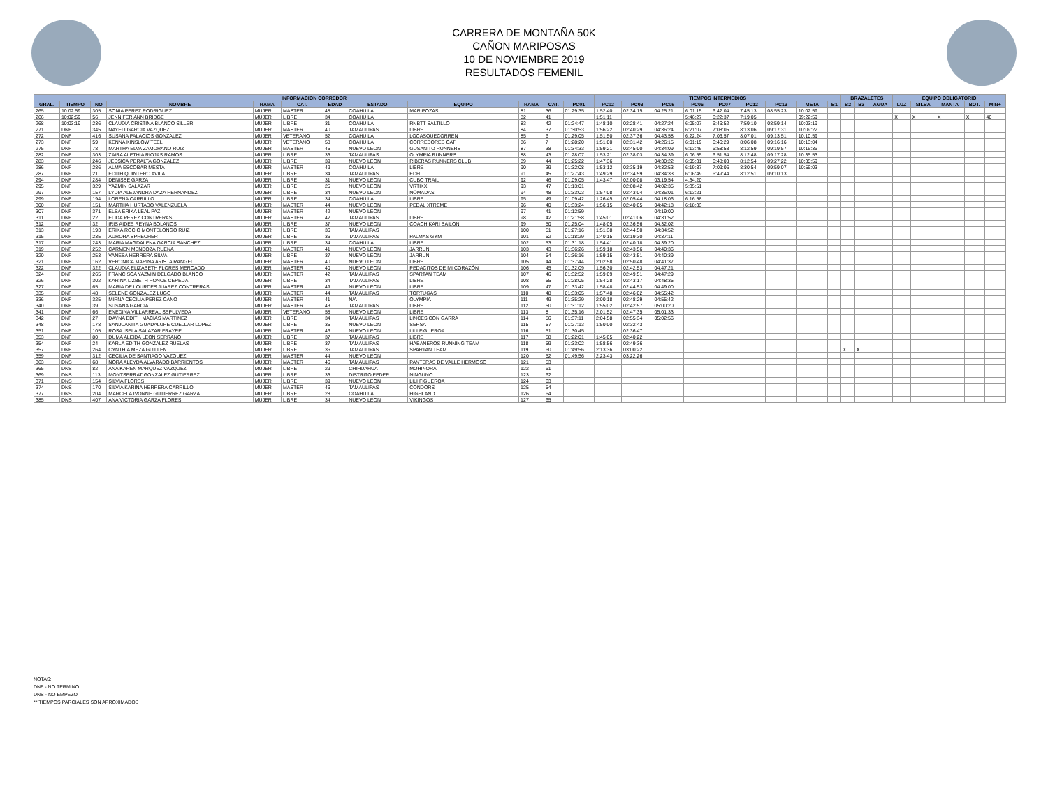CARRERA DE MONTAÑA 50K
CAÑON MARIPOSAS
10 DE NOVIEMBRE 2019
RESULTADOS FEMENIL
| INFORMACION CORREDOR | | | | | | | | | | | | TIEMPOS INTERMEDIOS | | | | | | | | | BRAZALETES | | | EQUIPO OBLIGATORIO | | | | |
| --- | --- | --- | --- | --- | --- | --- | --- | --- | --- | --- | --- | --- | --- | --- | --- | --- | --- | --- | --- | --- | --- | --- | --- | --- | --- | --- | --- | --- |
| GRAL. | TIEMPO | NO | NOMBRE | RAMA | CAT. | EDAD | ESTADO | EQUIPO | RAMA | CAT. | PC01 | PC02 | PC03 | PC05 | PC06 | PC07 | PC12 | PC13 | META | B1 | B2 | B3 | AGUA | LUZ | SILBA | MANTA | BOT. | MIN+ |
| 265 | 10:02:59 | 305 | SONIA PEREZ RODRIGUEZ | MUJER | MASTER | 48 | COAHUILA | MARIPOZAS | 81 | 36 | 01:29:35 | 1:52:40 | 02:34:15 | 04:25:21 | 6:01:15 | 6:42:04 | 7:45:13 | 08:55:23 | 10:02:59 | | | | | | | | | |
| 266 | 10:02:59 | 56 | JENNIFER ANN BRIDGE | MUJER | LIBRE | 34 | COAHUILA | | 82 | 41 | | 1:51:11 | | | 5:46:27 | 6:22:37 | 7:19:05 | | 09:22:59 | | | | | X | X | X | X | 40 |
| 268 | 10:03:19 | 236 | CLAUDIA CRISTINA BLANCO SILLER | MUJER | LIBRE | 31 | COAHUILA | RNBTT SALTILLO | 83 | 42 | 01:24:47 | 1:48:10 | 02:28:41 | 04:27:24 | 6:05:07 | 6:46:52 | 7:59:10 | 08:59:14 | 10:03:19 | | | | | | | | | |
| 271 | DNF | 345 | NAYELI GARCIA VAZQUEZ | MUJER | MASTER | 40 | TAMAULIPAS | LIBRE | 84 | 37 | 01:30:53 | 1:56:22 | 02:40:29 | 04:36:24 | 6:21:07 | 7:08:05 | 8:13:06 | 09:17:31 | 10:09:22 | | | | | | | | | |
| 272 | DNF | 416 | SUSANA PALACIOS GONZALEZ | MUJER | VETERANO | 52 | COAHUILA | LOCASQUECORREN | 85 | 6 | 01:29:05 | 1:51:50 | 02:37:36 | 04:43:58 | 6:22:24 | 7:06:57 | 8:07:01 | 09:13:51 | 10:10:59 | | | | | | | | | |
| 273 | DNF | 59 | KENNA KINSLOW TEEL | MUJER | VETERANO | 58 | COAHUILA | CORREDORES CAT | 86 | 7 | 01:28:20 | 1:51:00 | 02:31:42 | 04:26:15 | 6:01:19 | 6:46:29 | 8:06:08 | 09:16:16 | 10:13:04 | | | | | | | | | |
| 275 | DNF | 78 | MARTHA ELVA ZAMORANO RUIZ | MUJER | MASTER | 45 | NUEVO LEON | GUSANITO RUNNERS | 87 | 38 | 01:34:33 | 1:59:21 | 02:45:00 | 04:34:09 | 6:13:46 | 6:58:53 | 8:12:59 | 09:19:57 | 10:16:36 | | | | | | | | | |
| 282 | DNF | 303 | ZAIRA ALETHIA RIOJAS RAMOS | MUJER | LIBRE | 33 | TAMAULIPAS | OLYMPIA RUNNERS | 88 | 43 | 01:28:07 | 1:53:21 | 02:38:03 | 04:34:39 | 6:06:55 | 6:51:54 | 8:12:48 | 09:17:28 | 10:35:53 | | | | | | | | | |
| 283 | DNF | 246 | JESSICA PERALTA GONZALEZ | MUJER | LIBRE | 39 | NUEVO LEON | RIBERAS RUNNERS CLUB | 89 | 44 | 01:25:22 | 1:47:36 | | 04:30:22 | 6:05:31 | 6:48:03 | 8:12:54 | 09:27:22 | 10:35:59 | | | | | | | | | |
| 286 | DNF | 286 | ALMA ESCOBAR MESTA | MUJER | MASTER | 49 | COAHUILA | LIBRE | 90 | 39 | 01:32:08 | 1:53:12 | 02:35:19 | 04:32:53 | 6:19:37 | 7:09:06 | 8:30:54 | 09:59:07 | 10:56:03 | | | | | | | | | |
| 287 | DNF | 21 | EDITH QUINTERO AVILA | MUJER | LIBRE | 34 | TAMAULIPAS | EDH | 91 | 45 | 01:27:43 | 1:49:29 | 02:34:59 | 04:34:33 | 6:06:49 | 6:49:44 | 8:12:51 | 09:10:13 | | | | | | | | | | |
| 294 | DNF | 284 | DENISSE GARZA | MUJER | LIBRE | 31 | NUEVO LEON | CUBO TRAIL | 92 | 46 | 01:09:05 | 1:43:47 | 02:00:08 | 03:19:54 | 4:34:20 | | | | | | | | | | | | | |
| 295 | DNF | 329 | YAZMIN SALAZAR | MUJER | LIBRE | 25 | NUEVO LEON | VRTIKX | 93 | 47 | 01:13:01 | | 02:08:42 | 04:02:35 | 5:35:51 | | | | | | | | | | | | | |
| 297 | DNF | 157 | LYDIA ALEJANDRA DAZA HERNANDEZ | MUJER | LIBRE | 34 | NUEVO LEON | NÓMADAS | 94 | 48 | 01:33:03 | 1:57:08 | 02:43:04 | 04:36:01 | 6:13:21 | | | | | | | | | | | | | |
| 299 | DNF | 194 | LORENA CARRILLO | MUJER | LIBRE | 34 | COAHUILA | LIBRE | 95 | 49 | 01:09:42 | 1:26:45 | 02:05:44 | 04:18:06 | 6:16:58 | | | | | | | | | | | | | |
| 300 | DNF | 151 | MARTHA HURTADO VALENZUELA | MUJER | MASTER | 44 | NUEVO LEON | PEDAL XTREME | 96 | 40 | 01:33:24 | 1:56:15 | 02:40:05 | 04:42:18 | 6:18:33 | | | | | | | | | | | | | |
| 307 | DNF | 371 | ELSA ERIKA LEAL PAZ | MUJER | MASTER | 42 | NUEVO LEON | | 97 | 41 | 01:12:59 | | | 04:19:00 | | | | | | | | | | | | | | |
| 311 | DNF | 22 | ELIDA PEREZ CONTRERAS | MUJER | MASTER | 42 | TAMAULIPAS | LIBRE | 98 | 42 | 01:21:58 | 1:45:01 | 02:41:06 | 04:31:52 | | | | | | | | | | | | | | |
| 312 | DNF | 32 | IRIS AIDEE REYNA BOLANOS | MUJER | LIBRE | 37 | NUEVO LEON | COACH KARI BAILON | 99 | 50 | 01:25:04 | 1:48:05 | 02:36:56 | 04:32:02 | | | | | | | | | | | | | | |
| 313 | DNF | 193 | ERIKA ROCIO MONTELONGO RUIZ | MUJER | LIBRE | 36 | TAMAULIPAS | | 100 | 51 | 01:27:16 | 1:51:38 | 02:44:50 | 04:34:52 | | | | | | | | | | | | | | |
| 315 | DNF | 235 | AURORA SPRECHER | MUJER | LIBRE | 36 | TAMAULIPAS | PALMAS GYM | 101 | 52 | 01:18:29 | 1:40:15 | 02:19:30 | 04:37:11 | | | | | | | | | | | | | | |
| 317 | DNF | 243 | MARIA MAGDALENA GARCIA SANCHEZ | MUJER | LIBRE | 34 | COAHUILA | LIBRE | 102 | 53 | 01:31:18 | 1:54:41 | 02:40:18 | 04:39:20 | | | | | | | | | | | | | | |
| 319 | DNF | 252 | CARMEN MENDOZA RUENA | MUJER | MASTER | 41 | NUEVO LEON | JARRUN | 103 | 43 | 01:36:26 | 1:59:18 | 02:43:56 | 04:40:36 | | | | | | | | | | | | | | |
| 320 | DNF | 253 | VANESA HERRERA SILVA | MUJER | LIBRE | 37 | NUEVO LEON | JARRUN | 104 | 54 | 01:36:16 | 1:59:15 | 02:43:51 | 04:40:39 | | | | | | | | | | | | | | |
| 321 | DNF | 162 | VERONICA MARINA ARISTA RANGEL | MUJER | MASTER | 40 | NUEVO LEON | LIBRE | 105 | 44 | 01:37:44 | 2:02:58 | 02:50:48 | 04:41:37 | | | | | | | | | | | | | | |
| 322 | DNF | 322 | CLAUDIA ELIZABETH FLORES MERCADO | MUJER | MASTER | 40 | NUEVO LEON | PEDACITOS DE MI CORAZÓN | 106 | 45 | 01:32:09 | 1:56:30 | 02:42:53 | 04:47:21 | | | | | | | | | | | | | | |
| 324 | DNF | 265 | FRANCISCA YAZMIN DELGADO BLANCO | MUJER | MASTER | 42 | TAMAULIPAS | SPARTAN TEAM | 107 | 46 | 01:32:52 | 1:59:09 | 02:49:51 | 04:47:29 | | | | | | | | | | | | | | |
| 326 | DNF | 302 | KARINA LIZBETH PONCE CEPEDA | MUJER | LIBRE | 34 | TAMAULIPAS | LIBRE | 108 | 55 | 01:28:05 | 1:54:28 | 02:43:17 | 04:48:35 | | | | | | | | | | | | | | |
| 327 | DNF | 65 | MARIA DE LOURDES JUAREZ CONTRERAS | MUJER | MASTER | 49 | NUEVO LEON | LIBRE | 109 | 47 | 01:33:42 | 1:58:48 | 02:44:53 | 04:49:00 | | | | | | | | | | | | | | |
| 335 | DNF | 48 | SELENE GONZALEZ LUGO | MUJER | MASTER | 44 | TAMAULIPAS | TORTUGAS | 110 | 48 | 01:33:05 | 1:57:48 | 02:46:02 | 04:55:42 | | | | | | | | | | | | | | |
| 336 | DNF | 325 | MIRNA CECILIA PEREZ CANO | MUJER | MASTER | 41 | N/A | OLYMPIA | 111 | 49 | 01:35:29 | 2:00:18 | 02:48:29 | 04:55:42 | | | | | | | | | | | | | | |
| 340 | DNF | 39 | SUSANA GARCIA | MUJER | MASTER | 43 | TAMAULIPAS | LIBRE | 112 | 50 | 01:31:12 | 1:55:02 | 02:42:57 | 05:00:20 | | | | | | | | | | | | | | |
| 341 | DNF | 66 | ENEDINA VILLARREAL SEPULVEDA | MUJER | VETERANO | 58 | NUEVO LEON | LIBRE | 113 | 8 | 01:35:16 | 2:01:52 | 02:47:35 | 05:01:33 | | | | | | | | | | | | | | |
| 342 | DNF | 27 | DAYNA EDITH MACIAS MARTINEZ | MUJER | LIBRE | 34 | TAMAULIPAS | LINCES CON GARRA | 114 | 56 | 01:37:11 | 2:04:58 | 02:55:34 | 05:02:56 | | | | | | | | | | | | | | |
| 348 | DNF | 178 | SANJUANITA GUADALUPE CUELLAR LOPEZ | MUJER | LIBRE | 35 | NUEVO LEON | SERSA | 115 | 57 | 01:27:13 | 1:50:00 | 02:32:43 | | | | | | | | | | | | | | | |
| 351 | DNF | 105 | ROSA ISELA SALAZAR FRAYRE | MUJER | MASTER | 46 | NUEVO LEON | LILI FIGUEROA | 116 | 51 | 01:30:45 | | 02:36:47 | | | | | | | | | | | | | | | |
| 353 | DNF | 80 | DUMA ALEIDA LEON SERRANO | MUJER | LIBRE | 37 | TAMAULIPAS | LIBRE | 117 | 58 | 01:22:01 | 1:45:05 | 02:40:22 | | | | | | | | | | | | | | | |
| 354 | DNF | 24 | KARLA EDITH GONZALEZ RUELAS | MUJER | LIBRE | 37 | TAMAULIPAS | HABANEROS RUNNING TEAM | 118 | 59 | 01:33:02 | 1:58:56 | 02:49:36 | | | | | | | | | | | | | | | |
| 357 | DNF | 264 | CYNTHIA MEZA GUILLEN | MUJER | LIBRE | 36 | TAMAULIPAS | SPARTAN TEAM | 119 | 60 | 01:49:56 | 2:13:36 | 03:00:22 | | | | | | | | X | X | | | | | | |
| 359 | DNF | 312 | CECILIA DE SANTIAGO VAZQUEZ | MUJER | MASTER | 44 | NUEVO LEON | | 120 | 52 | 01:49:56 | 2:23:43 | 03:22:26 | | | | | | | | | | | | | | | |
| 363 | DNS | 68 | NORA ALEYDA ALVARADO BARRIENTOS | MUJER | MASTER | 46 | TAMAULIPAS | PANTERAS DE VALLE HERMOSO | 121 | 53 | | | | | | | | | | | | | | | | | | |
| 365 | DNS | 82 | ANA KAREN MARQUEZ VAZQUEZ | MUJER | LIBRE | 29 | CHIHUAHUA | MOHINORA | 122 | 61 | | | | | | | | | | | | | | | | | | |
| 369 | DNS | 113 | MONTSERRAT GONZALEZ GUTIERREZ | MUJER | LIBRE | 33 | DISTRITO FEDER | NINGUNO | 123 | 62 | | | | | | | | | | | | | | | | | | |
| 371 | DNS | 154 | SILVIA FLORES | MUJER | LIBRE | 39 | NUEVO LEON | LILI FIGUEROA | 124 | 63 | | | | | | | | | | | | | | | | | | |
| 374 | DNS | 170 | SILVIA KARINA HERRERA CARRILLO | MUJER | MASTER | 46 | TAMAULIPAS | CONDORS | 125 | 54 | | | | | | | | | | | | | | | | | | |
| 377 | DNS | 204 | MARCELA IVONNE GUTIERREZ GARZA | MUJER | LIBRE | 28 | COAHUILA | HIGHLAND | 126 | 64 | | | | | | | | | | | | | | | | | | |
| 385 | DNS | 407 | ANA VICTORIA GARZA FLORES | MUJER | LIBRE | 34 | NUEVO LEON | VIKINGOS | 127 | 65 | | | | | | | | | | | | | | | | | | |
NOTAS:
DNF - NO TERMINO
DNS - NO EMPEZO
** TIEMPOS PARCIALES SON APROXIMADOS